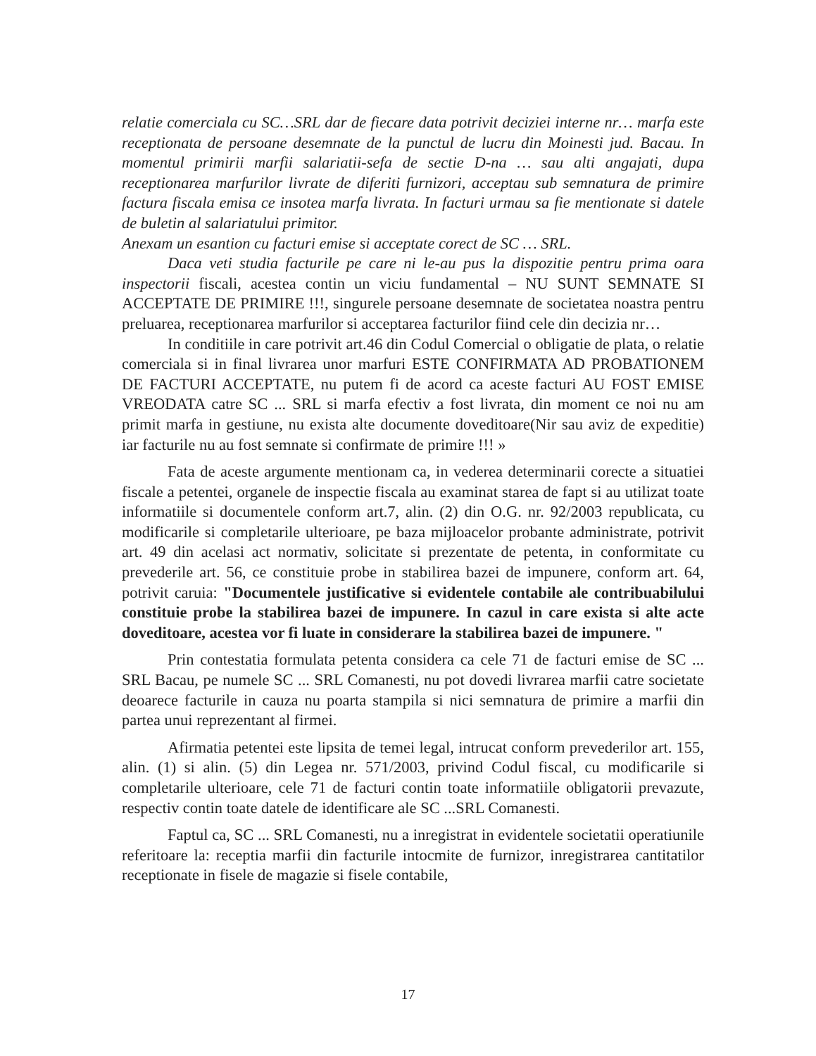relatie comerciala cu SC…SRL dar de fiecare data potrivit deciziei interne nr… marfa este receptionata de persoane desemnate de la punctul de lucru din Moinesti jud. Bacau. In momentul primirii marfii salariatii-sefa de sectie D-na … sau alti angajati, dupa receptionarea marfurilor livrate de diferiti furnizori, acceptau sub semnatura de primire factura fiscala emisa ce insotea marfa livrata. In facturi urmau sa fie mentionate si datele de buletin al salariatului primitor.
Anexam un esantion cu facturi emise si acceptate corect de SC … SRL.
Daca veti studia facturile pe care ni le-au pus la dispozitie pentru prima oara inspectorii fiscali, acestea contin un viciu fundamental – NU SUNT SEMNATE SI ACCEPTATE DE PRIMIRE !!!, singurele persoane desemnate de societatea noastra pentru preluarea, receptionarea marfurilor si acceptarea facturilor fiind cele din decizia nr…
In conditiile in care potrivit art.46 din Codul Comercial o obligatie de plata, o relatie comerciala si in final livrarea unor marfuri ESTE CONFIRMATA AD PROBATIONEM DE FACTURI ACCEPTATE, nu putem fi de acord ca aceste facturi AU FOST EMISE VREODATA catre SC ... SRL si marfa efectiv a fost livrata, din moment ce noi nu am primit marfa in gestiune, nu exista alte documente doveditoare(Nir sau aviz de expeditie) iar facturile nu au fost semnate si confirmate de primire !!! »
Fata de aceste argumente mentionam ca, in vederea determinarii corecte a situatiei fiscale a petentei, organele de inspectie fiscala au examinat starea de fapt si au utilizat toate informatiile si documentele conform art.7, alin. (2) din O.G. nr. 92/2003 republicata, cu modificarile si completarile ulterioare, pe baza mijloacelor probante administrate, potrivit art. 49 din acelasi act normativ, solicitate si prezentate de petenta, in conformitate cu prevederile art. 56, ce constituie probe in stabilirea bazei de impunere, conform art. 64, potrivit caruia: "Documentele justificative si evidentele contabile ale contribuabilului constituie probe la stabilirea bazei de impunere. In cazul in care exista si alte acte doveditoare, acestea vor fi luate in considerare la stabilirea bazei de impunere. "
Prin contestatia formulata petenta considera ca cele 71 de facturi emise de SC ... SRL Bacau, pe numele SC ... SRL Comanesti, nu pot dovedi livrarea marfii catre societate deoarece facturile in cauza nu poarta stampila si nici semnatura de primire a marfii din partea unui reprezentant al firmei.
Afirmatia petentei este lipsita de temei legal, intrucat conform prevederilor art. 155, alin. (1) si alin. (5) din Legea nr. 571/2003, privind Codul fiscal, cu modificarile si completarile ulterioare, cele 71 de facturi contin toate informatiile obligatorii prevazute, respectiv contin toate datele de identificare ale SC ...SRL Comanesti.
Faptul ca, SC ... SRL Comanesti, nu a inregistrat in evidentele societatii operatiunile referitoare la: receptia marfii din facturile intocmite de furnizor, inregistrarea cantitatilor receptionate in fisele de magazie si fisele contabile,
17